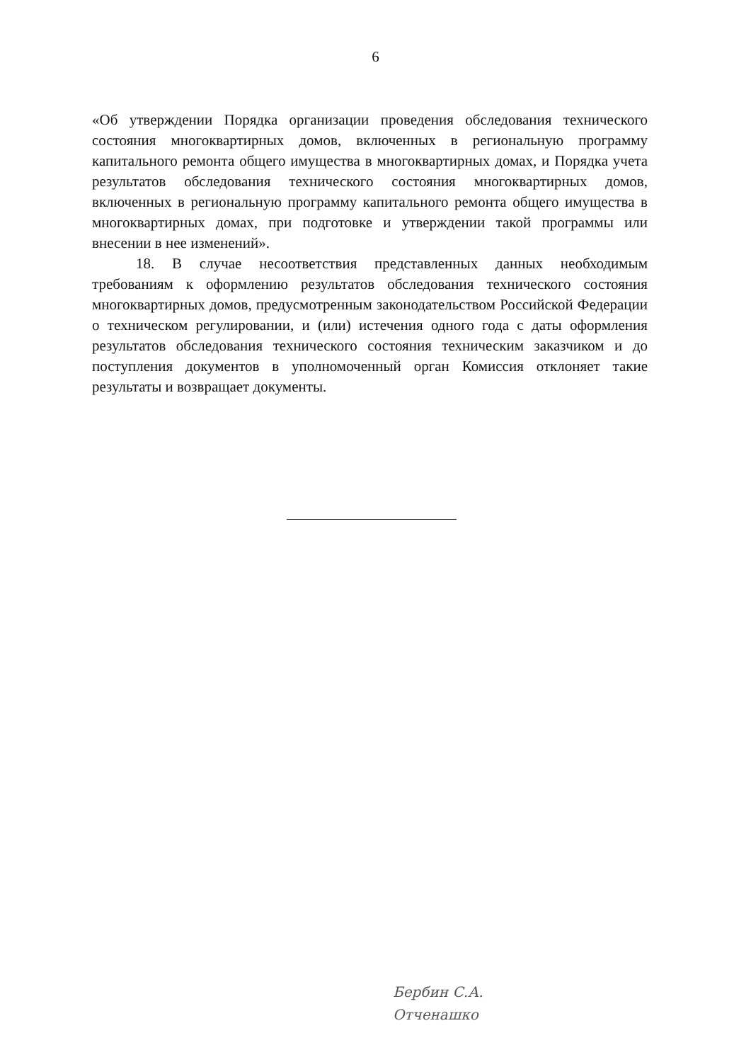6
«Об утверждении Порядка организации проведения обследования технического состояния многоквартирных домов, включенных в региональную программу капитального ремонта общего имущества в многоквартирных домах, и Порядка учета результатов обследования технического состояния многоквартирных домов, включенных в региональную программу капитального ремонта общего имущества в многоквартирных домах, при подготовке и утверждении такой программы или внесении в нее изменений».
18. В случае несоответствия представленных данных необходимым требованиям к оформлению результатов обследования технического состояния многоквартирных домов, предусмотренным законодательством Российской Федерации о техническом регулировании, и (или) истечения одного года с даты оформления результатов обследования технического состояния техническим заказчиком и до поступления документов в уполномоченный орган Комиссия отклоняет такие результаты и возвращает документы.
Бербин С.А.
Отченашко